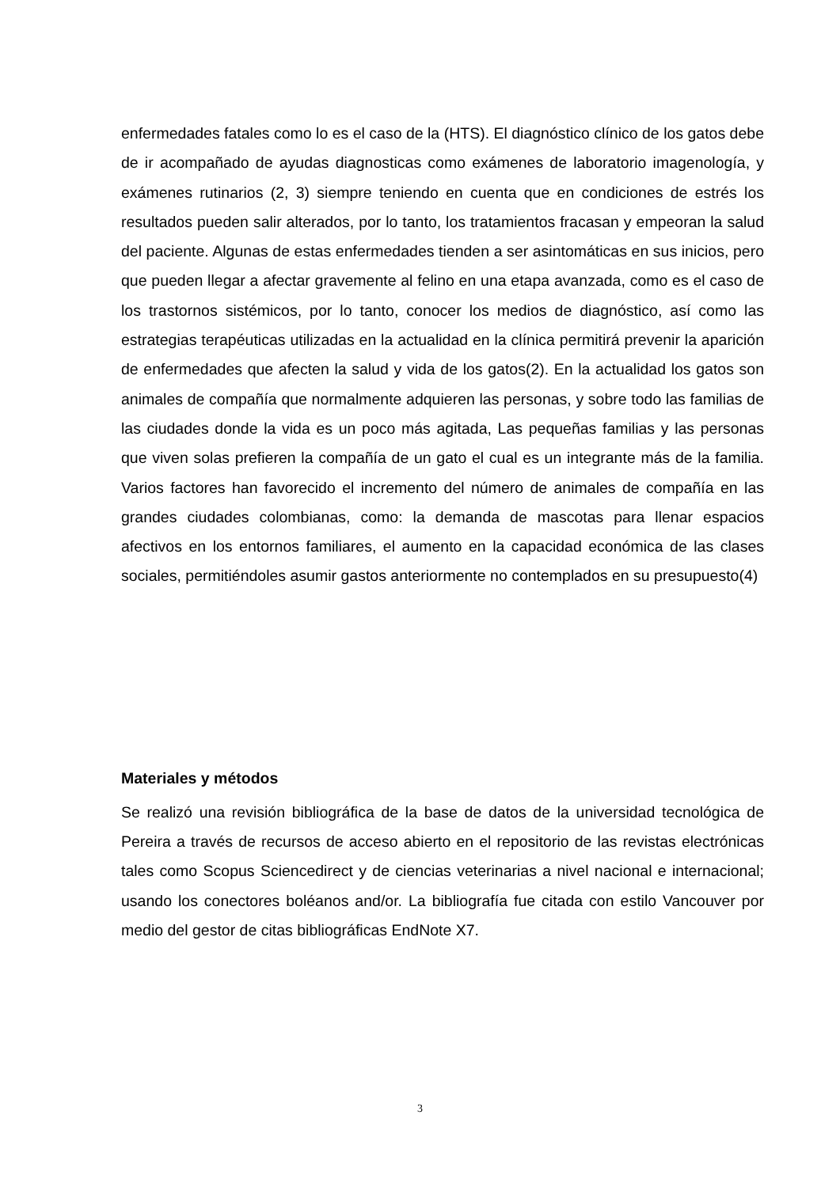enfermedades fatales como lo es el caso de la (HTS). El diagnóstico clínico de los gatos debe de ir acompañado de ayudas diagnosticas como exámenes de laboratorio imagenología, y exámenes rutinarios (2, 3) siempre teniendo en cuenta que en condiciones de estrés los resultados pueden salir alterados, por lo tanto, los tratamientos fracasan y empeoran la salud del paciente. Algunas de estas enfermedades tienden a ser asintomáticas en sus inicios, pero que pueden llegar a afectar gravemente al felino en una etapa avanzada, como es el caso de los trastornos sistémicos, por lo tanto, conocer los medios de diagnóstico, así como las estrategias terapéuticas utilizadas en la actualidad en la clínica permitirá prevenir la aparición de enfermedades que afecten la salud y vida de los gatos(2). En la actualidad los gatos son animales de compañía que normalmente adquieren las personas, y sobre todo las familias de las ciudades donde la vida es un poco más agitada, Las pequeñas familias y las personas que viven solas prefieren la compañía de un gato el cual es un integrante más de la familia. Varios factores han favorecido el incremento del número de animales de compañía en las grandes ciudades colombianas, como: la demanda de mascotas para llenar espacios afectivos en los entornos familiares, el aumento en la capacidad económica de las clases sociales, permitiéndoles asumir gastos anteriormente no contemplados en su presupuesto(4)
Materiales y métodos
Se realizó una revisión bibliográfica de la base de datos de la universidad tecnológica de Pereira a través de recursos de acceso abierto en el repositorio de las revistas electrónicas tales como Scopus Sciencedirect y de ciencias veterinarias a nivel nacional e internacional; usando los conectores boléanos and/or. La bibliografía fue citada con estilo Vancouver por medio del gestor de citas bibliográficas EndNote X7.
3